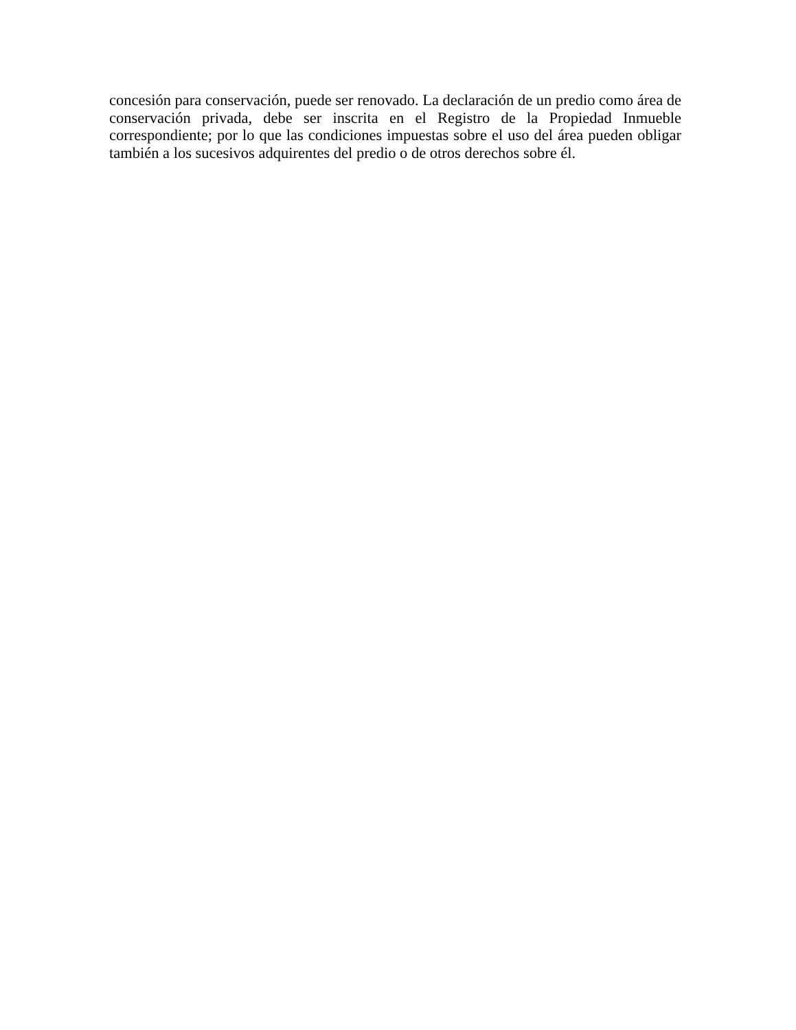concesión para conservación, puede ser renovado. La declaración de un predio como área de conservación privada, debe ser inscrita en el Registro de la Propiedad Inmueble correspondiente; por lo que las condiciones impuestas sobre el uso del área pueden obligar también a los sucesivos adquirentes del predio o de otros derechos sobre él.